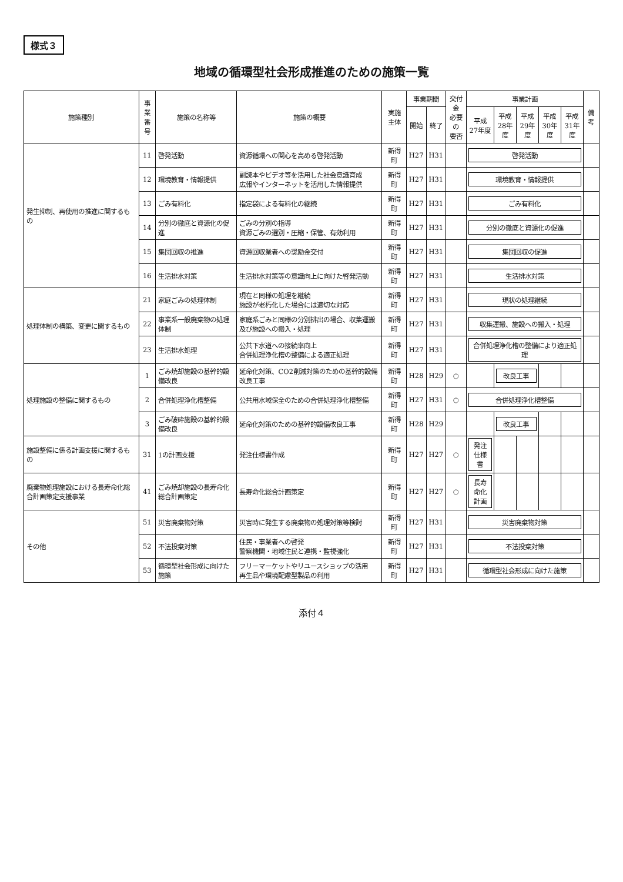様式３
地域の循環型社会形成推進のための施策一覧
| 施策種別 | 事業 番号 | 施策の名称等 | 施策の概要 | 実施主体 | 事業期間 | | 交付金 必要の 要否 | 事業計画 | | | | | 備考 |
| --- | --- | --- | --- | --- | --- | --- | --- | --- | --- | --- | --- | --- | --- |
| | | | | | 開始 | 終了 | | 平成 27年度 | 平成 28年度 | 平成 29年度 | 平成 30年度 | 平成 31年度 | |
| 発生抑制、再使用の推進に関するもの | 11 | 啓発活動 | 資源循環への関心を高める啓発活動 | 新得町 | H27 | H31 | | 啓発活動 | | | | | |
| | 12 | 環境教育・情報提供 | 副読本やビデオ等を活用した社会意識育成 広報やインターネットを活用した情報提供 | 新得町 | H27 | H31 | | 環境教育・情報提供 | | | | | |
| | 13 | ごみ有料化 | 指定袋による有料化の継続 | 新得町 | H27 | H31 | | ごみ有料化 | | | | | |
| | 14 | 分別の徹底と資源化の促進 | ごみの分別の指導 資源ごみの選別・圧縮・保管、有効利用 | 新得町 | H27 | H31 | | 分別の徹底と資源化の促進 | | | | | |
| | 15 | 集団回収の推進 | 資源回収業者への奨励金交付 | 新得町 | H27 | H31 | | 集団回収の促進 | | | | | |
| | 16 | 生活排水対策 | 生活排水対策等の意識向上に向けた啓発活動 | 新得町 | H27 | H31 | | 生活排水対策 | | | | | |
| 処理体制の構築、変更に関するもの | 21 | 家庭ごみの処理体制 | 現在と同様の処理を継続 施設が老朽化した場合には適切な対応 | 新得町 | H27 | H31 | | 現状の処理継続 | | | | | |
| | 22 | 事業系一般廃棄物の処理体制 | 家庭系ごみと同様の分別排出の場合、収集運搬及び施設への搬入・処理 | 新得町 | H27 | H31 | | 収集運搬、施設への搬入・処理 | | | | | |
| | 23 | 生活排水処理 | 公共下水道への接続率向上 合併処理浄化槽の整備による適正処理 | 新得町 | H27 | H31 | | 合併処理浄化槽の整備により適正処理 | | | | | |
| 処理施設の整備に関するもの | 1 | ごみ焼却施設の基幹的設備改良 | 延命化対策、CO2削減対策のための基幹的設備改良工事 | 新得町 | H28 | H29 | ○ | | 改良工事 | | | | |
| | 2 | 合併処理浄化槽整備 | 公共用水域保全のための合併処理浄化槽整備 | 新得町 | H27 | H31 | ○ | 合併処理浄化槽整備 | | | | | |
| | 3 | ごみ破砕施設の基幹的設備改良 | 延命化対策のための基幹的設備改良工事 | 新得町 | H28 | H29 | | | 改良工事 | | | | |
| 施設整備に係る計画支援に関するもの | 31 | 1の計画支援 | 発注仕様書作成 | 新得町 | H27 | H27 | ○ | 発注 仕様書 | | | | | |
| 廃棄物処理施設における長寿命化総合計画策定支援事業 | 41 | ごみ焼却施設の長寿命化総合計画策定 | 長寿命化総合計画策定 | 新得町 | H27 | H27 | ○ | 長寿命化 計画 | | | | | |
| その他 | 51 | 災害廃棄物対策 | 災害時に発生する廃棄物の処理対策等検討 | 新得町 | H27 | H31 | | 災害廃棄物対策 | | | | | |
| | 52 | 不法投棄対策 | 住民・事業者への啓発 警察機関・地域住民と連携・監視強化 | 新得町 | H27 | H31 | | 不法投棄対策 | | | | | |
| | 53 | 循環型社会形成に向けた施策 | フリーマーケットやリユースショップの活用 再生品や環境配慮型製品の利用 | 新得町 | H27 | H31 | | 循環型社会形成に向けた施策 | | | | | |
添付４